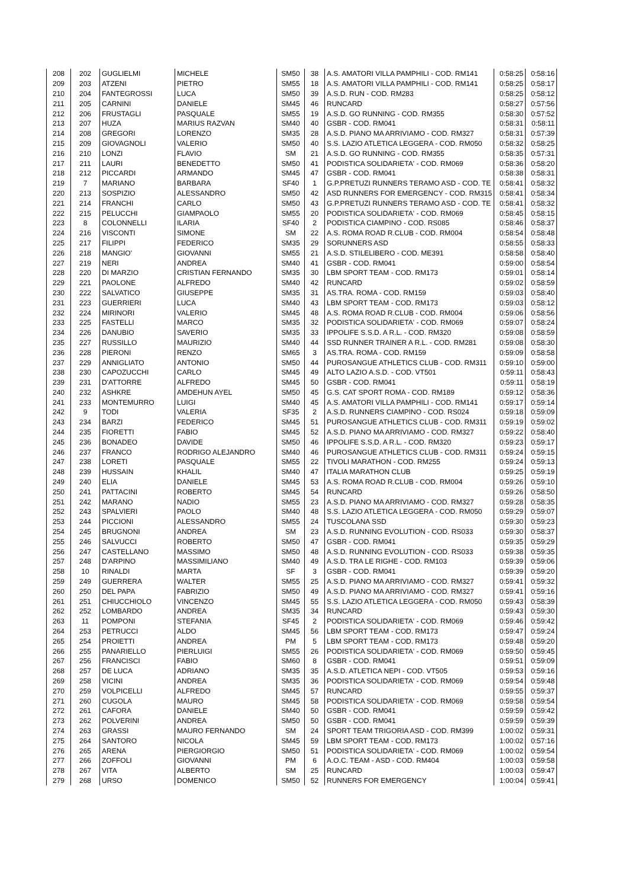| 208 | 202 | GUGLIELMI | MICHELE | SM50 | 38 | A.S. AMATORI VILLA PAMPHILI - COD. RM141 | 0:58:25 | 0:58:16 |
| 209 | 203 | ATZENI | PIETRO | SM55 | 18 | A.S. AMATORI VILLA PAMPHILI - COD. RM141 | 0:58:25 | 0:58:17 |
| 210 | 204 | FANTEGROSSI | LUCA | SM50 | 39 | A.S.D. RUN - COD. RM283 | 0:58:25 | 0:58:12 |
| 211 | 205 | CARNINI | DANIELE | SM45 | 46 | RUNCARD | 0:58:27 | 0:57:56 |
| 212 | 206 | FRUSTAGLI | PASQUALE | SM55 | 19 | A.S.D. GO RUNNING - COD. RM355 | 0:58:30 | 0:57:52 |
| 213 | 207 | HUZA | MARIUS RAZVAN | SM40 | 40 | GSBR - COD. RM041 | 0:58:31 | 0:58:11 |
| 214 | 208 | GREGORI | LORENZO | SM35 | 28 | A.S.D. PIANO MA ARRIVIAMO - COD. RM327 | 0:58:31 | 0:57:39 |
| 215 | 209 | GIOVAGNOLI | VALERIO | SM50 | 40 | S.S. LAZIO ATLETICA LEGGERA - COD. RM050 | 0:58:32 | 0:58:25 |
| 216 | 210 | LONZI | FLAVIO | SM | 21 | A.S.D. GO RUNNING - COD. RM355 | 0:58:35 | 0:57:31 |
| 217 | 211 | LAURI | BENEDETTO | SM50 | 41 | PODISTICA SOLIDARIETA' - COD. RM069 | 0:58:36 | 0:58:20 |
| 218 | 212 | PICCARDI | ARMANDO | SM45 | 47 | GSBR - COD. RM041 | 0:58:38 | 0:58:31 |
| 219 | 7 | MARIANO | BARBARA | SF40 | 1 | G.P.PRETUZI RUNNERS TERAMO ASD - COD. TE | 0:58:41 | 0:58:32 |
| 220 | 213 | SOSPIZIO | ALESSANDRO | SM50 | 42 | ASD RUNNERS FOR EMERGENCY - COD. RM315 | 0:58:41 | 0:58:34 |
| 221 | 214 | FRANCHI | CARLO | SM50 | 43 | G.P.PRETUZI RUNNERS TERAMO ASD - COD. TE | 0:58:41 | 0:58:32 |
| 222 | 215 | PELUCCHI | GIAMPAOLO | SM55 | 20 | PODISTICA SOLIDARIETA' - COD. RM069 | 0:58:45 | 0:58:15 |
| 223 | 8 | COLONNELLI | ILARIA | SF40 | 2 | PODISTICA CIAMPINO - COD. RS085 | 0:58:46 | 0:58:37 |
| 224 | 216 | VISCONTI | SIMONE | SM | 22 | A.S. ROMA ROAD R.CLUB - COD. RM004 | 0:58:54 | 0:58:48 |
| 225 | 217 | FILIPPI | FEDERICO | SM35 | 29 | SORUNNERS ASD | 0:58:55 | 0:58:33 |
| 226 | 218 | MANGIO' | GIOVANNI | SM55 | 21 | A.S.D. STILELIBERO - COD. ME391 | 0:58:58 | 0:58:40 |
| 227 | 219 | NERI | ANDREA | SM40 | 41 | GSBR - COD. RM041 | 0:59:00 | 0:58:54 |
| 228 | 220 | DI MARZIO | CRISTIAN FERNANDO | SM35 | 30 | LBM SPORT TEAM - COD. RM173 | 0:59:01 | 0:58:14 |
| 229 | 221 | PAOLONE | ALFREDO | SM40 | 42 | RUNCARD | 0:59:02 | 0:58:59 |
| 230 | 222 | SALVATICO | GIUSEPPE | SM35 | 31 | AS.TRA. ROMA - COD. RM159 | 0:59:03 | 0:58:40 |
| 231 | 223 | GUERRIERI | LUCA | SM40 | 43 | LBM SPORT TEAM - COD. RM173 | 0:59:03 | 0:58:12 |
| 232 | 224 | MIRINORI | VALERIO | SM45 | 48 | A.S. ROMA ROAD R.CLUB - COD. RM004 | 0:59:06 | 0:58:56 |
| 233 | 225 | FASTELLI | MARCO | SM35 | 32 | PODISTICA SOLIDARIETA' - COD. RM069 | 0:59:07 | 0:58:24 |
| 234 | 226 | DANUBIO | SAVERIO | SM35 | 33 | IPPOLIFE S.S.D. A R.L. - COD. RM320 | 0:59:08 | 0:58:59 |
| 235 | 227 | RUSSILLO | MAURIZIO | SM40 | 44 | SSD RUNNER TRAINER A R.L. - COD. RM281 | 0:59:08 | 0:58:30 |
| 236 | 228 | PIERONI | RENZO | SM65 | 3 | AS.TRA. ROMA - COD. RM159 | 0:59:09 | 0:58:58 |
| 237 | 229 | ANNIGLIATO | ANTONIO | SM50 | 44 | PUROSANGUE ATHLETICS CLUB - COD. RM311 | 0:59:10 | 0:59:00 |
| 238 | 230 | CAPOZUCCHI | CARLO | SM45 | 49 | ALTO LAZIO A.S.D. - COD. VT501 | 0:59:11 | 0:58:43 |
| 239 | 231 | D'ATTORRE | ALFREDO | SM45 | 50 | GSBR - COD. RM041 | 0:59:11 | 0:58:19 |
| 240 | 232 | ASHKRE | AMDEHUN AYEL | SM50 | 45 | G.S. CAT SPORT ROMA - COD. RM189 | 0:59:12 | 0:58:36 |
| 241 | 233 | MONTEMURRO | LUIGI | SM40 | 45 | A.S. AMATORI VILLA PAMPHILI - COD. RM141 | 0:59:17 | 0:59:14 |
| 242 | 9 | TODI | VALERIA | SF35 | 2 | A.S.D. RUNNERS CIAMPINO - COD. RS024 | 0:59:18 | 0:59:09 |
| 243 | 234 | BARZI | FEDERICO | SM45 | 51 | PUROSANGUE ATHLETICS CLUB - COD. RM311 | 0:59:19 | 0:59:02 |
| 244 | 235 | FIORETTI | FABIO | SM45 | 52 | A.S.D. PIANO MA ARRIVIAMO - COD. RM327 | 0:59:22 | 0:58:40 |
| 245 | 236 | BONADEO | DAVIDE | SM50 | 46 | IPPOLIFE S.S.D. A R.L. - COD. RM320 | 0:59:23 | 0:59:17 |
| 246 | 237 | FRANCO | RODRIGO ALEJANDRO | SM40 | 46 | PUROSANGUE ATHLETICS CLUB - COD. RM311 | 0:59:24 | 0:59:15 |
| 247 | 238 | LORETI | PASQUALE | SM55 | 22 | TIVOLI MARATHON - COD. RM255 | 0:59:24 | 0:59:13 |
| 248 | 239 | HUSSAIN | KHALIL | SM40 | 47 | ITALIA MARATHON CLUB | 0:59:25 | 0:59:19 |
| 249 | 240 | ELIA | DANIELE | SM45 | 53 | A.S. ROMA ROAD R.CLUB - COD. RM004 | 0:59:26 | 0:59:10 |
| 250 | 241 | PATTACINI | ROBERTO | SM45 | 54 | RUNCARD | 0:59:26 | 0:58:50 |
| 251 | 242 | MARANO | NADIO | SM55 | 23 | A.S.D. PIANO MA ARRIVIAMO - COD. RM327 | 0:59:28 | 0:58:35 |
| 252 | 243 | SPALVIERI | PAOLO | SM40 | 48 | S.S. LAZIO ATLETICA LEGGERA - COD. RM050 | 0:59:29 | 0:59:07 |
| 253 | 244 | PICCIONI | ALESSANDRO | SM55 | 24 | TUSCOLANA SSD | 0:59:30 | 0:59:23 |
| 254 | 245 | BRUGNONI | ANDREA | SM | 23 | A.S.D. RUNNING EVOLUTION - COD. RS033 | 0:59:30 | 0:58:37 |
| 255 | 246 | SALVUCCI | ROBERTO | SM50 | 47 | GSBR - COD. RM041 | 0:59:35 | 0:59:29 |
| 256 | 247 | CASTELLANO | MASSIMO | SM50 | 48 | A.S.D. RUNNING EVOLUTION - COD. RS033 | 0:59:38 | 0:59:35 |
| 257 | 248 | D'ARPINO | MASSIMILIANO | SM40 | 49 | A.S.D. TRA LE RIGHE - COD. RM103 | 0:59:39 | 0:59:06 |
| 258 | 10 | RINALDI | MARTA | SF | 3 | GSBR - COD. RM041 | 0:59:39 | 0:59:20 |
| 259 | 249 | GUERRERA | WALTER | SM55 | 25 | A.S.D. PIANO MA ARRIVIAMO - COD. RM327 | 0:59:41 | 0:59:32 |
| 260 | 250 | DEL PAPA | FABRIZIO | SM50 | 49 | A.S.D. PIANO MA ARRIVIAMO - COD. RM327 | 0:59:41 | 0:59:16 |
| 261 | 251 | CHIUCCHIOLO | VINCENZO | SM45 | 55 | S.S. LAZIO ATLETICA LEGGERA - COD. RM050 | 0:59:43 | 0:58:39 |
| 262 | 252 | LOMBARDO | ANDREA | SM35 | 34 | RUNCARD | 0:59:43 | 0:59:30 |
| 263 | 11 | POMPONI | STEFANIA | SF45 | 2 | PODISTICA SOLIDARIETA' - COD. RM069 | 0:59:46 | 0:59:42 |
| 264 | 253 | PETRUCCI | ALDO | SM45 | 56 | LBM SPORT TEAM - COD. RM173 | 0:59:47 | 0:59:24 |
| 265 | 254 | PROIETTI | ANDREA | PM | 5 | LBM SPORT TEAM - COD. RM173 | 0:59:48 | 0:59:20 |
| 266 | 255 | PANARIELLO | PIERLUIGI | SM55 | 26 | PODISTICA SOLIDARIETA' - COD. RM069 | 0:59:50 | 0:59:45 |
| 267 | 256 | FRANCISCI | FABIO | SM60 | 8 | GSBR - COD. RM041 | 0:59:51 | 0:59:09 |
| 268 | 257 | DE LUCA | ADRIANO | SM35 | 35 | A.S.D. ATLETICA NEPI - COD. VT505 | 0:59:53 | 0:59:16 |
| 269 | 258 | VICINI | ANDREA | SM35 | 36 | PODISTICA SOLIDARIETA' - COD. RM069 | 0:59:54 | 0:59:48 |
| 270 | 259 | VOLPICELLI | ALFREDO | SM45 | 57 | RUNCARD | 0:59:55 | 0:59:37 |
| 271 | 260 | CUGOLA | MAURO | SM45 | 58 | PODISTICA SOLIDARIETA' - COD. RM069 | 0:59:58 | 0:59:54 |
| 272 | 261 | CAFORA | DANIELE | SM40 | 50 | GSBR - COD. RM041 | 0:59:59 | 0:59:42 |
| 273 | 262 | POLVERINI | ANDREA | SM50 | 50 | GSBR - COD. RM041 | 0:59:59 | 0:59:39 |
| 274 | 263 | GRASSI | MAURO FERNANDO | SM | 24 | SPORT TEAM TRIGORIA ASD - COD. RM399 | 1:00:02 | 0:59:31 |
| 275 | 264 | SANTORO | NICOLA | SM45 | 59 | LBM SPORT TEAM - COD. RM173 | 1:00:02 | 0:57:16 |
| 276 | 265 | ARENA | PIERGIORGIO | SM50 | 51 | PODISTICA SOLIDARIETA' - COD. RM069 | 1:00:02 | 0:59:54 |
| 277 | 266 | ZOFFOLI | GIOVANNI | PM | 6 | A.O.C. TEAM - ASD - COD. RM404 | 1:00:03 | 0:59:58 |
| 278 | 267 | VITA | ALBERTO | SM | 25 | RUNCARD | 1:00:03 | 0:59:47 |
| 279 | 268 | URSO | DOMENICO | SM50 | 52 | RUNNERS FOR EMERGENCY | 1:00:04 | 0:59:41 |